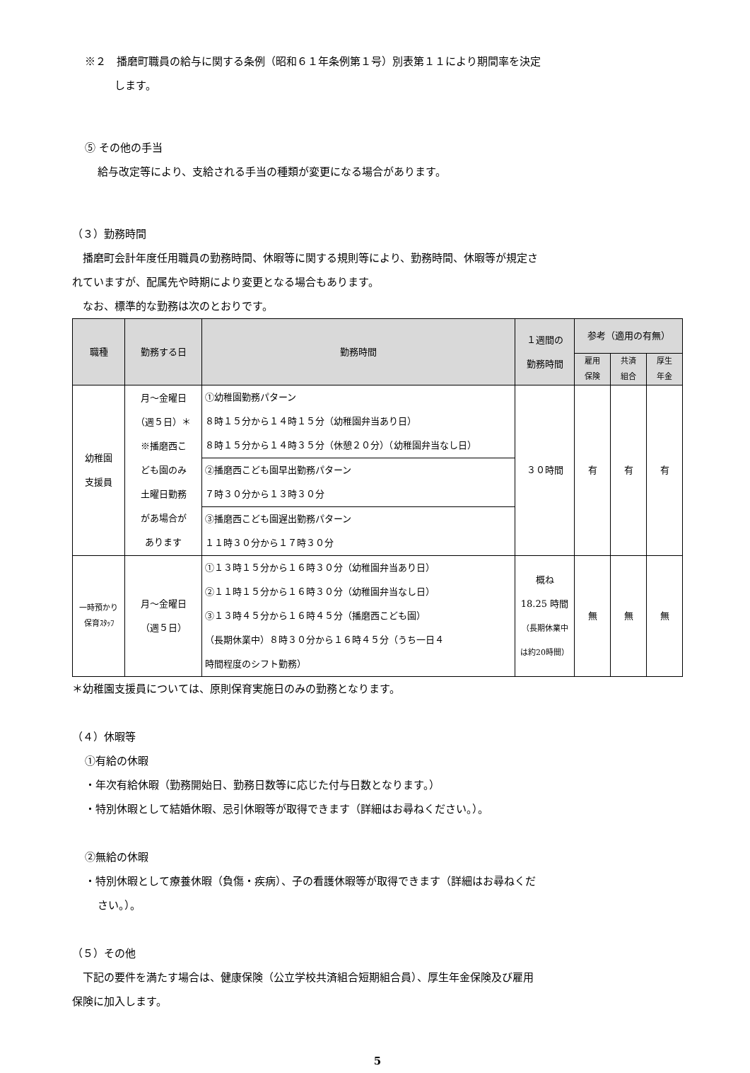※２　播磨町職員の給与に関する条例（昭和６１年条例第１号）別表第１１により期間率を決定
します。
⑤ その他の手当
給与改定等により、支給される手当の種類が変更になる場合があります。
（３）勤務時間
　播磨町会計年度任用職員の勤務時間、休暇等に関する規則等により、勤務時間、休暇等が規定さ
れていますが、配属先や時期により変更となる場合もあります。
　なお、標準的な勤務は次のとおりです。
| 職種 | 勤務する日 | 勤務時間 | １週間の 勤務時間 | 参考（適用の有無） | | |
| --- | --- | --- | --- | --- | --- | --- |
| | | | | 雇用 保険 | 共済 組合 | 厚生 年金 |
| 幼稚園 支援員 | 月～金曜日 （週５日）＊ ※播磨西こ ども園のみ 土曜日勤務 があ場合が あります | ①幼稚園勤務パターン ８時１５分から１４時１５分（幼稚園弁当あり日） ８時１５分から１４時３５分（休憩２０分）（幼稚園弁当なし日） | ３０時間 | 有 | 有 | 有 |
| | | ②播磨西こども園早出勤務パターン ７時３０分から１３時３０分 | | | | |
| | | ③播磨西こども園遅出勤務パターン １１時３０分から１７時３０分 | | | | |
| 一時預かり 保育ｽﾀｯﾌ | 月～金曜日 （週５日） | ①１３時１５分から１６時３０分（幼稚園弁当あり日） ②１１時１５分から１６時３０分（幼稚園弁当なし日） ③１３時４５分から１６時４５分（播磨西こども園） （長期休業中）８時３０分から１６時４５分（うち一日４ 時間程度のシフト勤務） | 概ね 18.25 時間 （長期休業中 は約20時間） | 無 | 無 | 無 |
＊幼稚園支援員については、原則保育実施日のみの勤務となります。
（４）休暇等
①有給の休暇
・年次有給休暇（勤務開始日、勤務日数等に応じた付与日数となります。）
・特別休暇として結婚休暇、忌引休暇等が取得できます（詳細はお尋ねください。）。
②無給の休暇
・特別休暇として療養休暇（負傷・疾病）、子の看護休暇等が取得できます（詳細はお尋ねくだ
さい。）。
（５）その他
　下記の要件を満たす場合は、健康保険（公立学校共済組合短期組合員）、厚生年金保険及び雇用
保険に加入します。
5